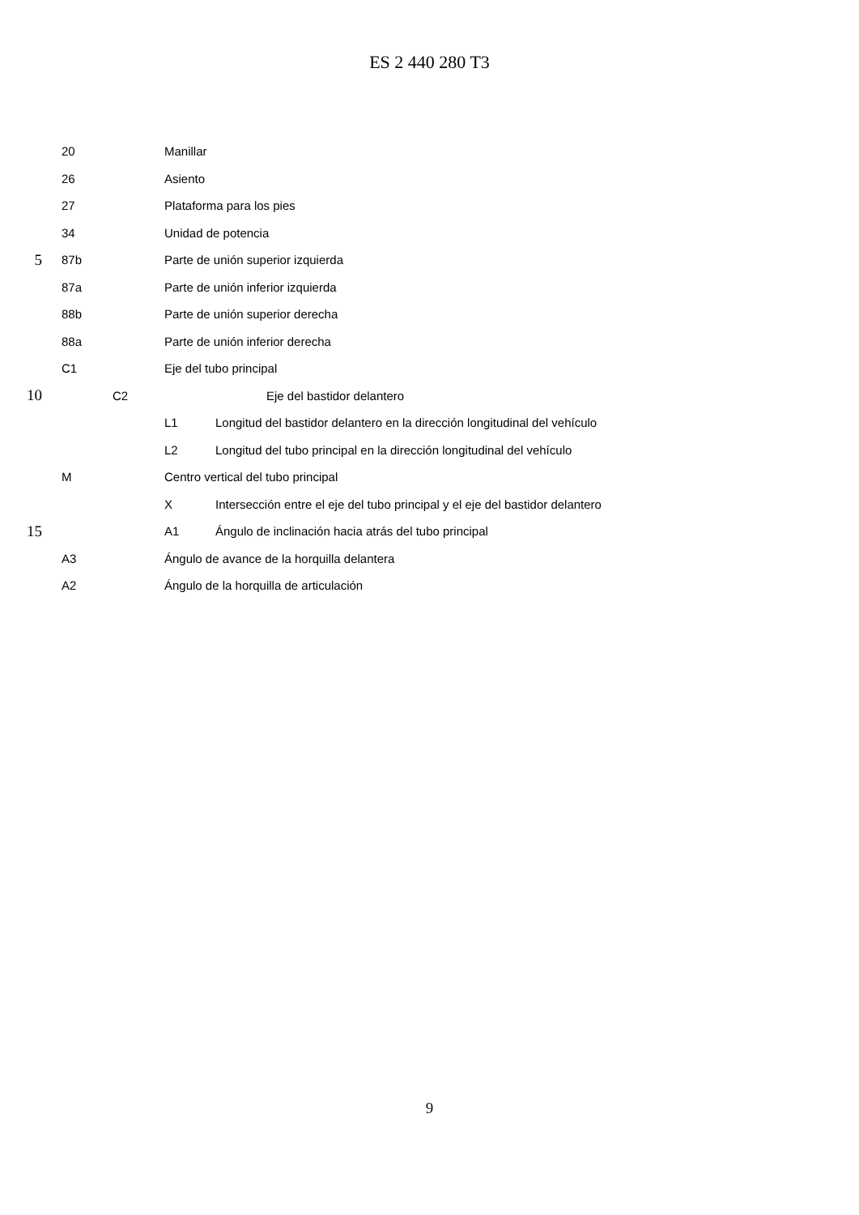ES 2 440 280 T3
20 Manillar
26 Asiento
27 Plataforma para los pies
34 Unidad de potencia
5 87b Parte de unión superior izquierda
87a Parte de unión inferior izquierda
88b Parte de unión superior derecha
88a Parte de unión inferior derecha
C1 Eje del tubo principal
10 C2 Eje del bastidor delantero
L1 Longitud del bastidor delantero en la dirección longitudinal del vehículo
L2 Longitud del tubo principal en la dirección longitudinal del vehículo
M Centro vertical del tubo principal
X Intersección entre el eje del tubo principal y el eje del bastidor delantero
15 A1 Ángulo de inclinación hacia atrás del tubo principal
A3 Ángulo de avance de la horquilla delantera
A2 Ángulo de la horquilla de articulación
9